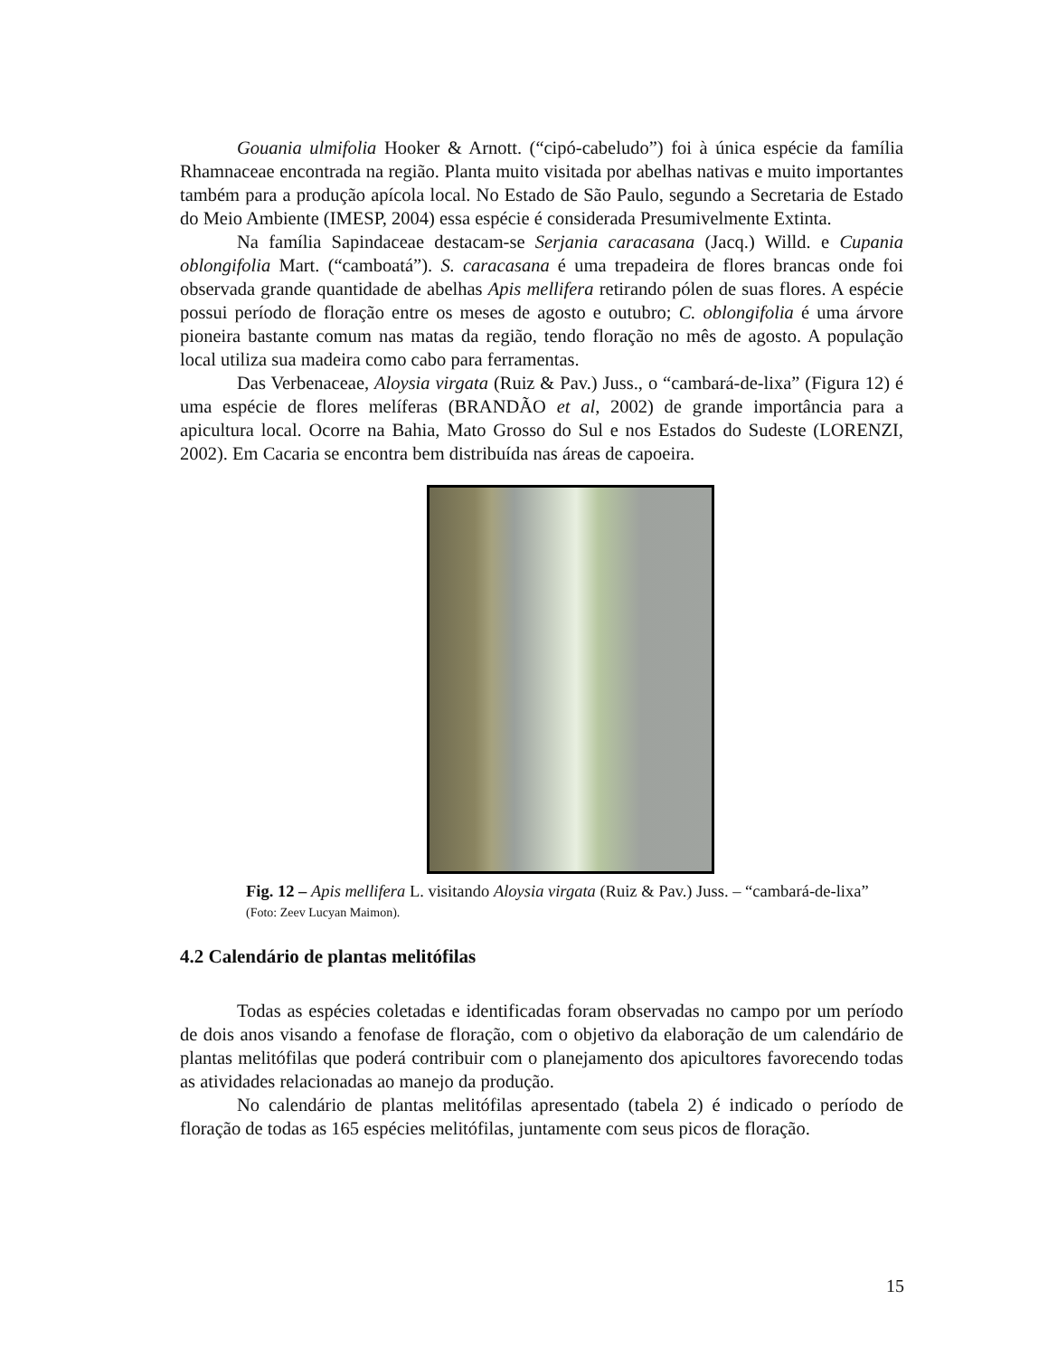Gouania ulmifolia Hooker & Arnott. (“cipó-cabeludo”) foi à única espécie da família Rhamnaceae encontrada na região. Planta muito visitada por abelhas nativas e muito importantes também para a produção apícola local. No Estado de São Paulo, segundo a Secretaria de Estado do Meio Ambiente (IMESP, 2004) essa espécie é considerada Presumivelmente Extinta.
Na família Sapindaceae destacam-se Serjania caracasana (Jacq.) Willd. e Cupania oblongifolia Mart. (“camboatá”). S. caracasana é uma trepadeira de flores brancas onde foi observada grande quantidade de abelhas Apis mellifera retirando pólen de suas flores. A espécie possui período de floração entre os meses de agosto e outubro; C. oblongifolia é uma árvore pioneira bastante comum nas matas da região, tendo floração no mês de agosto. A população local utiliza sua madeira como cabo para ferramentas.
Das Verbenaceae, Aloysia virgata (Ruiz & Pav.) Juss., o “cambará-de-lixa” (Figura 12) é uma espécie de flores melíferas (BRANDÃO et al, 2002) de grande importância para a apicultura local. Ocorre na Bahia, Mato Grosso do Sul e nos Estados do Sudeste (LORENZI, 2002). Em Cacaria se encontra bem distribuída nas áreas de capoeira.
Fig. 12 – Apis mellifera L. visitando Aloysia virgata (Ruiz & Pav.) Juss. – “cambará-de-lixa” (Foto: Zeev Lucyan Maimon).
4.2 Calendário de plantas melitófilas
Todas as espécies coletadas e identificadas foram observadas no campo por um período de dois anos visando a fenofase de floração, com o objetivo da elaboração de um calendário de plantas melitófilas que poderá contribuir com o planejamento dos apicultores favorecendo todas as atividades relacionadas ao manejo da produção.
No calendário de plantas melitófilas apresentado (tabela 2) é indicado o período de floração de todas as 165 espécies melitófilas, juntamente com seus picos de floração.
15